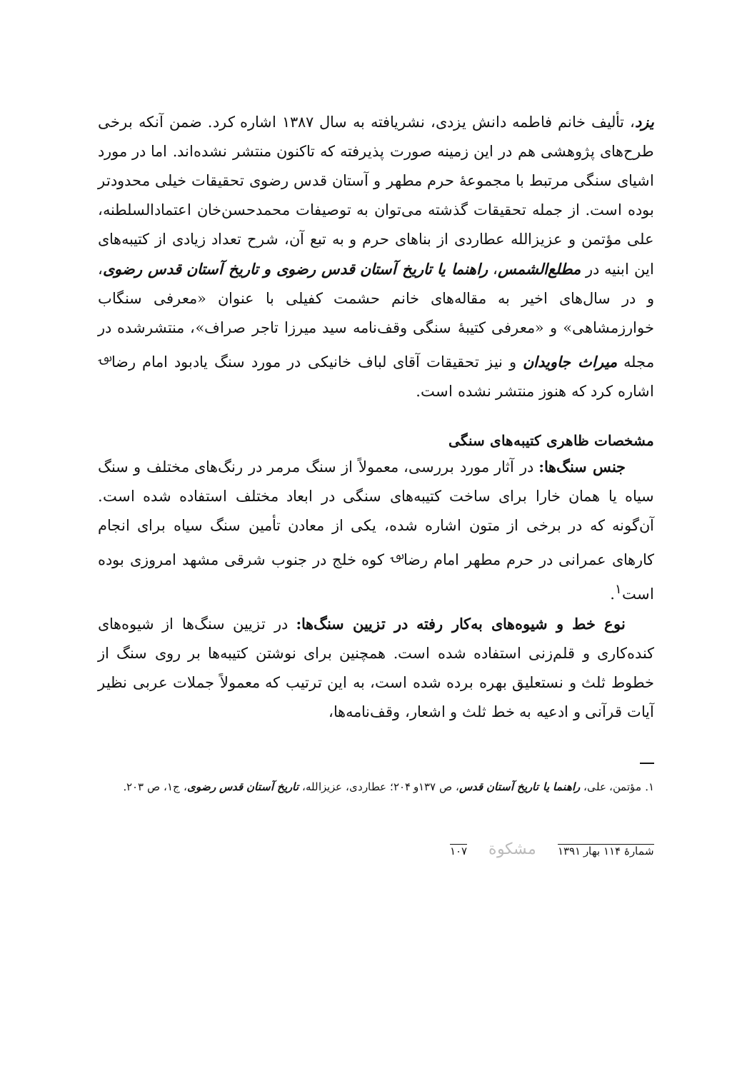یزد، تألیف خانم فاطمه دانش یزدی، نشریافته به سال ۱۳۸۷ اشاره کرد. ضمن آنکه برخی طرح‌های پژوهشی هم در این زمینه صورت پذیرفته که تاکنون منتشر نشده‌اند. اما در مورد اشیای سنگی مرتبط با مجموعهٔ حرم مطهر و آستان قدس رضوی تحقیقات خیلی محدودتر بوده است. از جمله تحقیقات گذشته می‌توان به توصیفات محمدحسن‌خان اعتمادالسلطنه، علی مؤتمن و عزیزالله عطاردی از بناهای حرم و به تبع آن، شرح تعداد زیادی از کتیبه‌های این ابنیه در مطلع‌الشمس، راهنما یا تاریخ آستان قدس رضوی و تاریخ آستان قدس رضوی، و در سال‌های اخیر به مقاله‌های خانم حشمت کفیلی با عنوان «معرفی سنگاب خوارزمشاهی» و «معرفی کتیبهٔ سنگی وقف‌نامه سید میرزا تاجر صراف»، منتشرشده در مجله میراث جاویدان و نیز تحقیقات آقای لباف خانیکی در مورد سنگ یادبود امام رضا<sup>؈</sup> اشاره کرد که هنوز منتشر نشده است.
مشخصات ظاهری کتیبه‌های سنگی
جنس سنگ‌ها: در آثار مورد بررسی، معمولاً از سنگ مرمر در رنگ‌های مختلف و سنگ سیاه یا همان خارا برای ساخت کتیبه‌های سنگی در ابعاد مختلف استفاده شده است. آن‌گونه که در برخی از متون اشاره شده، یکی از معادن تأمین سنگ سیاه برای انجام کارهای عمرانی در حرم مطهر امام رضا<sup>؈</sup> کوه خلج در جنوب شرقی مشهد امروزی بوده است<sup>۱</sup>.
نوع خط و شیوه‌های به‌کار رفته در تزیین سنگ‌ها: در تزیین سنگ‌ها از شیوه‌های کنده‌کاری و قلم‌زنی استفاده شده است. همچنین برای نوشتن کتیبه‌ها بر روی سنگ از خطوط ثلث و نستعلیق بهره برده شده است، به این ترتیب که معمولاً جملات عربی نظیر آیات قرآنی و ادعیه به خط ثلث و اشعار، وقف‌نامه‌ها،
۱. مؤتمن، علی، راهنما یا تاریخ آستان قدس، ص ۱۳۷و ۲۰۴؛ عطاردی، عزیزالله، تاریخ آستان قدس رضوی، ج۱، ص ۲۰۳.
شمارهٔ ۱۱۴ بهار ۱۳۹۱ مشکوة ۱۰۷